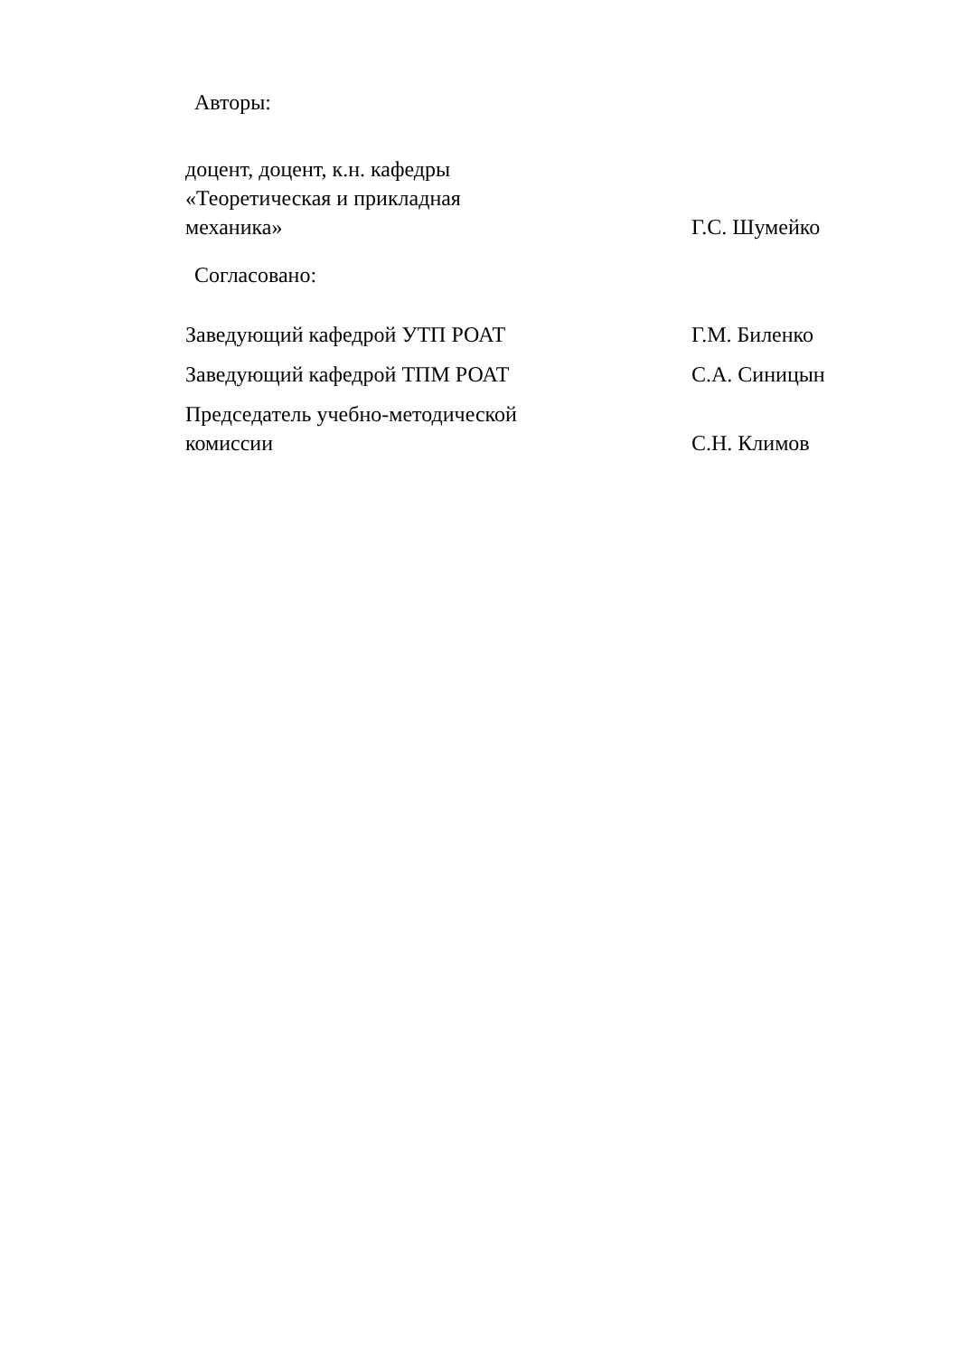Авторы:
доцент, доцент, к.н. кафедры
«Теоретическая и прикладная
механика»
Г.С. Шумейко
Согласовано:
Заведующий кафедрой УТП РОАТ
Г.М. Биленко
Заведующий кафедрой ТПМ РОАТ
С.А. Синицын
Председатель учебно-методической
комиссии
С.Н. Климов